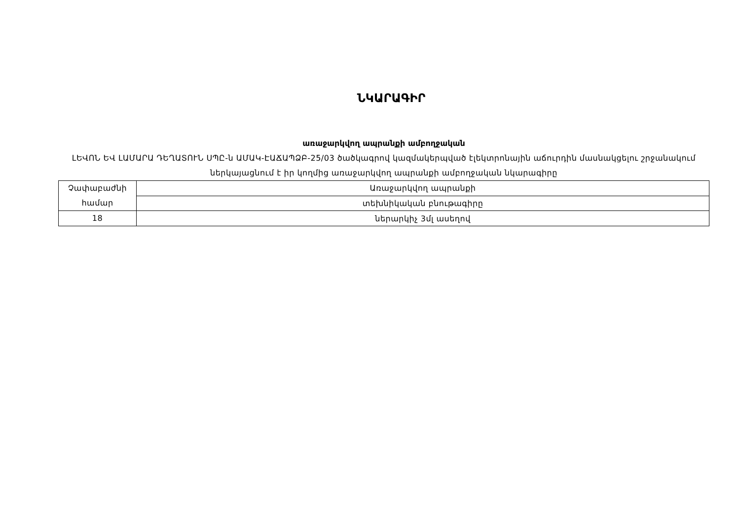ՆԿԱՐԱԳԻՐ
առաջարկվող ապրանքի ամբողջական
ԼԵՎՈՆ ԵՎ ԼԱՄԱՐԱ ԴԵՂԱՏՈՒՆ ՍՊԸ-ն ԱՄԱԿ-ԷԱՃԱՊՁԲ-25/03 ծածկագրով կազմակերպված էլեկտրոնային աճուրդին մասնակցելու շրջանակում ներկայացնում է իր կողմից առաջարկվող ապրանքի ամբողջական նկարագիրը
| Չափաբաժնի համար | Առաջարկվող ապրանքի |
| | տեխնիկական բնութագիրը |
| 18 | ներարկիչ 3մլ ասեղով |